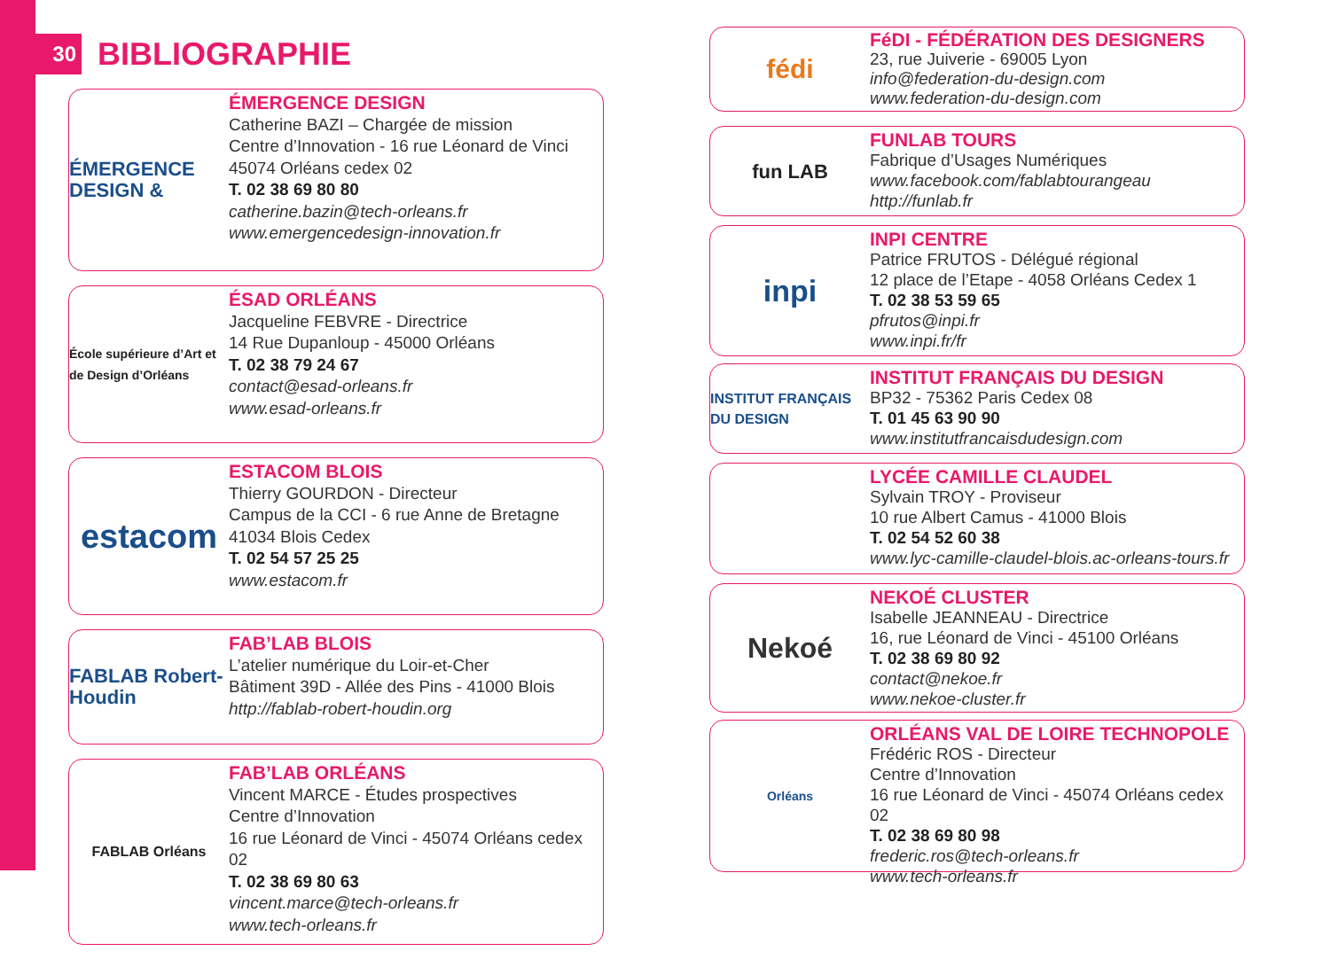30
BIBLIOGRAPHIE
ÉMERGENCE DESIGN &
ÉMERGENCE DESIGN
Catherine BAZI – Chargée de mission
Centre d’Innovation - 16 rue Léonard de Vinci
45074 Orléans cedex 02
T. 02 38 69 80 80
catherine.bazin@tech-orleans.fr
www.emergencedesign-innovation.fr
École supérieure d’Art et de Design d’Orléans
ÉSAD ORLÉANS
Jacqueline FEBVRE - Directrice
14 Rue Dupanloup - 45000 Orléans
T. 02 38 79 24 67
contact@esad-orleans.fr
www.esad-orleans.fr
estacom
ESTACOM BLOIS
Thierry GOURDON - Directeur
Campus de la CCI - 6 rue Anne de Bretagne
41034 Blois Cedex
T. 02 54 57 25 25
www.estacom.fr
FABLAB Robert-Houdin
FAB’LAB BLOIS
L’atelier numérique du Loir-et-Cher
Bâtiment 39D - Allée des Pins - 41000 Blois
http://fablab-robert-houdin.org
FABLAB Orléans
FAB’LAB ORLÉANS
Vincent MARCE - Études prospectives
Centre d’Innovation
16 rue Léonard de Vinci - 45074 Orléans cedex 02
T. 02 38 69 80 63
vincent.marce@tech-orleans.fr
www.tech-orleans.fr
fédi
FéDI - FÉDÉRATION DES DESIGNERS
23, rue Juiverie - 69005 Lyon
info@federation-du-design.com
www.federation-du-design.com
fun LAB
FUNLAB TOURS
Fabrique d’Usages Numériques
www.facebook.com/fablabtourangeau
http://funlab.fr
inpi
INPI CENTRE
Patrice FRUTOS - Délégué régional
12 place de l’Etape - 4058 Orléans Cedex 1
T. 02 38 53 59 65
pfrutos@inpi.fr
www.inpi.fr/fr
INSTITUT FRANÇAIS DU DESIGN
INSTITUT FRANÇAIS DU DESIGN
BP32 - 75362 Paris Cedex 08
T. 01 45 63 90 90
www.institutfrancaisdudesign.com
LYCÉE CAMILLE CLAUDEL
Sylvain TROY - Proviseur
10 rue Albert Camus - 41000 Blois
T. 02 54 52 60 38
www.lyc-camille-claudel-blois.ac-orleans-tours.fr
Nekoé
NEKOÉ CLUSTER
Isabelle JEANNEAU - Directrice
16, rue Léonard de Vinci - 45100 Orléans
T. 02 38 69 80 92
contact@nekoe.fr
www.nekoe-cluster.fr
Orléans
ORLÉANS VAL DE LOIRE TECHNOPOLE
Frédéric ROS - Directeur
Centre d’Innovation
16 rue Léonard de Vinci - 45074 Orléans cedex 02
T. 02 38 69 80 98
frederic.ros@tech-orleans.fr
www.tech-orleans.fr